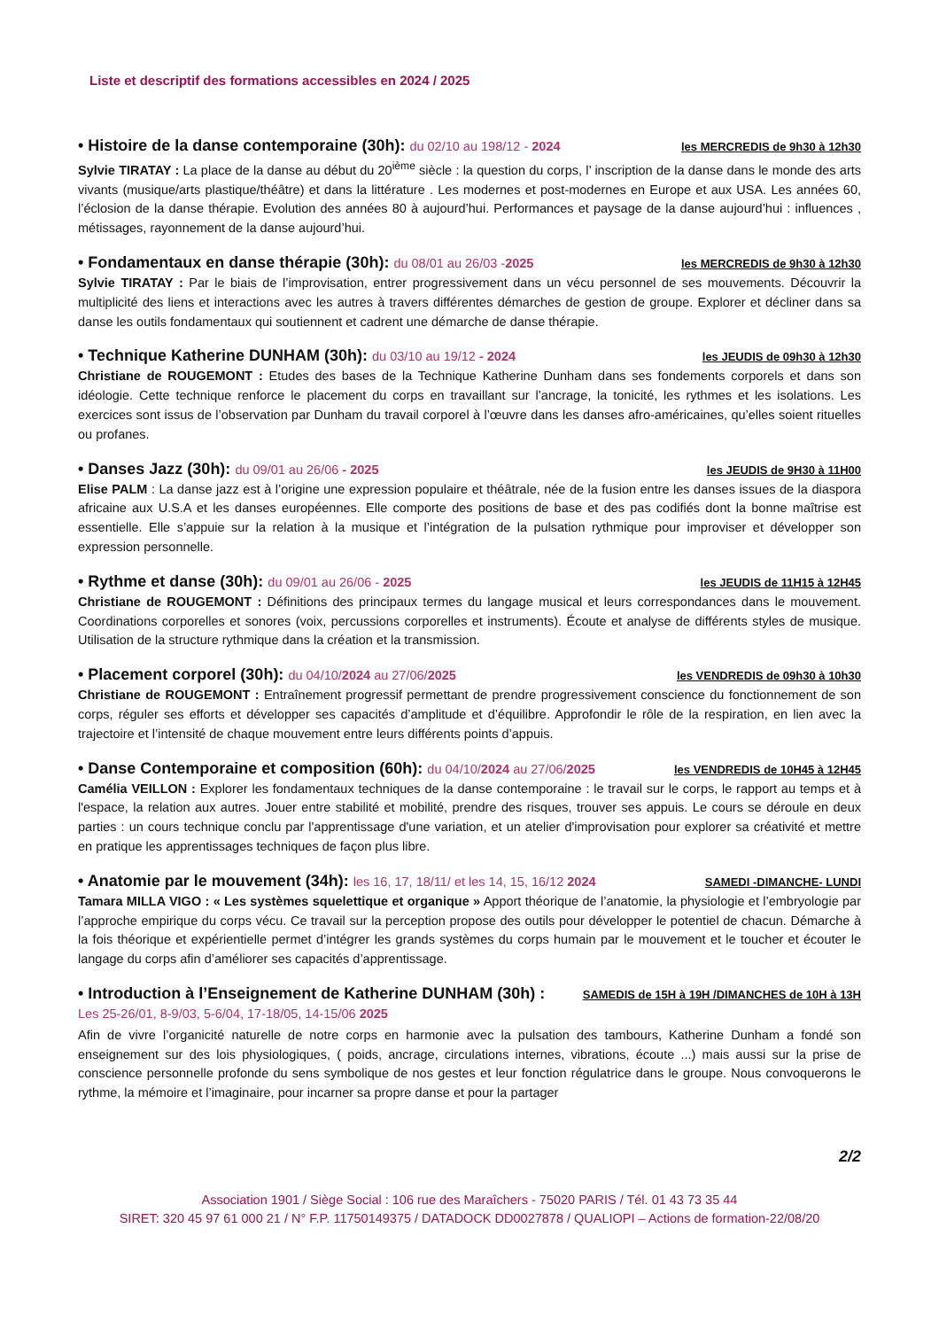Liste et descriptif des formations accessibles en 2024 / 2025
• Histoire de la danse contemporaine (30h): du 02/10 au 198/12 - 2024 les MERCREDIS de 9h30 à 12h30
Sylvie TIRATAY : La place de la danse au début du 20<sup>ième</sup> siècle : la question du corps, l’ inscription de la danse dans le monde des arts vivants (musique/arts plastique/théâtre) et dans la littérature . Les modernes et post-modernes en Europe et aux USA. Les années 60, l’éclosion de la danse thérapie. Evolution des années 80 à aujourd’hui. Performances et paysage de la danse aujourd’hui : influences , métissages, rayonnement de la danse aujourd’hui.
• Fondamentaux en danse thérapie (30h): du 08/01 au 26/03 -2025 les MERCREDIS de 9h30 à 12h30
Sylvie TIRATAY : Par le biais de l’improvisation, entrer progressivement dans un vécu personnel de ses mouvements. Découvrir la multiplicité des liens et interactions avec les autres à travers différentes démarches de gestion de groupe. Explorer et décliner dans sa danse les outils fondamentaux qui soutiennent et cadrent une démarche de danse thérapie.
• Technique Katherine DUNHAM (30h): du 03/10 au 19/12 - 2024 les JEUDIS de 09h30 à 12h30
Christiane de ROUGEMONT : Etudes des bases de la Technique Katherine Dunham dans ses fondements corporels et dans son idéologie. Cette technique renforce le placement du corps en travaillant sur l’ancrage, la tonicité, les rythmes et les isolations. Les exercices sont issus de l’observation par Dunham du travail corporel à l’œuvre dans les danses afro-américaines, qu’elles soient rituelles ou profanes.
• Danses Jazz (30h): du 09/01 au 26/06 - 2025 les JEUDIS de 9H30 à 11H00
Elise PALM : La danse jazz est à l’origine une expression populaire et théâtrale, née de la fusion entre les danses issues de la diaspora africaine aux U.S.A et les danses européennes. Elle comporte des positions de base et des pas codifiés dont la bonne maîtrise est essentielle. Elle s’appuie sur la relation à la musique et l’intégration de la pulsation rythmique pour improviser et développer son expression personnelle.
• Rythme et danse (30h): du 09/01 au 26/06 - 2025 les JEUDIS de 11H15 à 12H45
Christiane de ROUGEMONT : Définitions des principaux termes du langage musical et leurs correspondances dans le mouvement. Coordinations corporelles et sonores (voix, percussions corporelles et instruments). Écoute et analyse de différents styles de musique. Utilisation de la structure rythmique dans la création et la transmission.
• Placement corporel (30h): du 04/10/2024 au 27/06/2025 les VENDREDIS de 09h30 à 10h30
Christiane de ROUGEMONT : Entraînement progressif permettant de prendre progressivement conscience du fonctionnement de son corps, réguler ses efforts et développer ses capacités d’amplitude et d’équilibre. Approfondir le rôle de la respiration, en lien avec la trajectoire et l’intensité de chaque mouvement entre leurs différents points d’appuis.
• Danse Contemporaine et composition (60h): du 04/10/2024 au 27/06/2025 les VENDREDIS de 10H45 à 12H45
Camélia VEILLON : Explorer les fondamentaux techniques de la danse contemporaine : le travail sur le corps, le rapport au temps et à l'espace, la relation aux autres. Jouer entre stabilité et mobilité, prendre des risques, trouver ses appuis. Le cours se déroule en deux parties : un cours technique conclu par l'apprentissage d'une variation, et un atelier d'improvisation pour explorer sa créativité et mettre en pratique les apprentissages techniques de façon plus libre.
• Anatomie par le mouvement (34h): les 16, 17, 18/11/ et les 14, 15, 16/12 2024 SAMEDI -DIMANCHE- LUNDI
Tamara MILLA VIGO : « Les systèmes squelettique et organique » Apport théorique de l’anatomie, la physiologie et l’embryologie par l’approche empirique du corps vécu. Ce travail sur la perception propose des outils pour développer le potentiel de chacun. Démarche à la fois théorique et expérientielle permet d’intégrer les grands systèmes du corps humain par le mouvement et le toucher et écouter le langage du corps afin d’améliorer ses capacités d’apprentissage.
• Introduction à l’Enseignement de Katherine DUNHAM (30h) : SAMEDIS de 15H à 19H /DIMANCHES de 10H à 13H
Les 25-26/01, 8-9/03, 5-6/04, 17-18/05, 14-15/06 2025
Afin de vivre l’organicité naturelle de notre corps en harmonie avec la pulsation des tambours, Katherine Dunham a fondé son enseignement sur des lois physiologiques, ( poids, ancrage, circulations internes, vibrations, écoute ...) mais aussi sur la prise de conscience personnelle profonde du sens symbolique de nos gestes et leur fonction régulatrice dans le groupe. Nous convoquerons le rythme, la mémoire et l’imaginaire, pour incarner sa propre danse et pour la partager
2/2
Association 1901 / Siège Social : 106 rue des Maraîchers - 75020 PARIS / Tél. 01 43 73 35 44
SIRET: 320 45 97 61 000 21 / N° F.P. 11750149375 / DATADOCK DD0027878 / QUALIOPI – Actions de formation-22/08/20